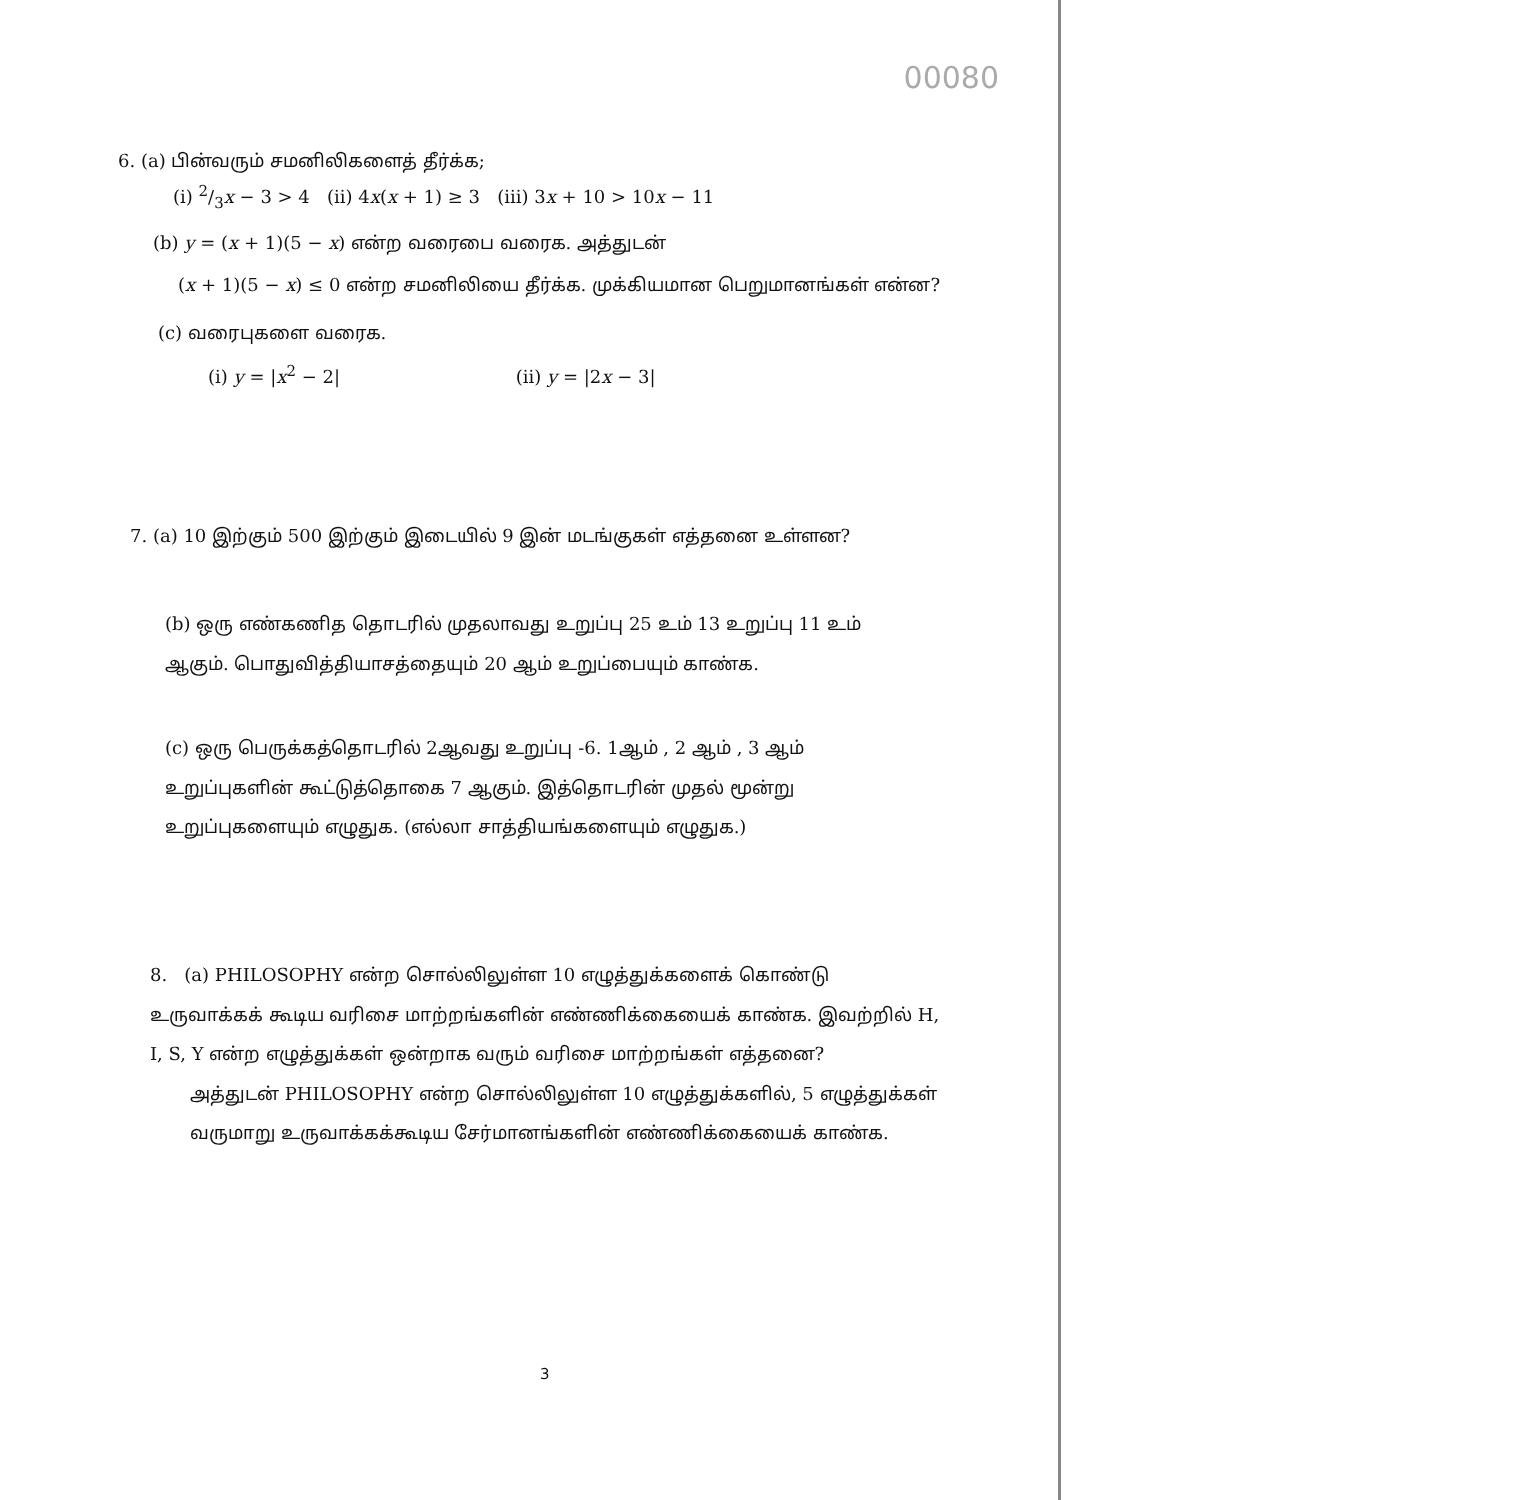00080
6. (a) பின்வரும் சமனிலிகளைத் தீர்க்க;
(i) 2/3x − 3 > 4 (ii) 4x(x + 1) ≥ 3 (iii) 3x + 10 > 10x − 11
(b) y = (x + 1)(5 − x) என்ற வரைபை வரைக. அத்துடன்
(x + 1)(5 − x) ≤ 0 என்ற சமனிலியை தீர்க்க. முக்கியமான பெறுமானங்கள் என்ன?
(c) வரைபுகளை வரைக.
(i) y = |x<sup>2</sup> − 2| (ii) y = |2x − 3|
7. (a) 10 இற்கும் 500 இற்கும் இடையில் 9 இன் மடங்குகள் எத்தனை உள்ளன?
(b) ஒரு எண்கணித தொடரில் முதலாவது உறுப்பு 25 உம் 13 உறுப்பு 11 உம் ஆகும். பொதுவித்தியாசத்தையும் 20 ஆம் உறுப்பையும் காண்க.
(c) ஒரு பெருக்கத்தொடரில் 2ஆவது உறுப்பு -6. 1ஆம் , 2 ஆம் , 3 ஆம் உறுப்புகளின் கூட்டுத்தொகை 7 ஆகும். இத்தொடரின் முதல் மூன்று உறுப்புகளையும் எழுதுக. (எல்லா சாத்தியங்களையும் எழுதுக.)
8. (a) PHILOSOPHY என்ற சொல்லிலுள்ள 10 எழுத்துக்களைக் கொண்டு உருவாக்கக் கூடிய வரிசை மாற்றங்களின் எண்ணிக்கையைக் காண்க. இவற்றில் H, I, S, Y என்ற எழுத்துக்கள் ஒன்றாக வரும் வரிசை மாற்றங்கள் எத்தனை?
அத்துடன் PHILOSOPHY என்ற சொல்லிலுள்ள 10 எழுத்துக்களில், 5 எழுத்துக்கள் வருமாறு உருவாக்கக்கூடிய சேர்மானங்களின் எண்ணிக்கையைக் காண்க.
3